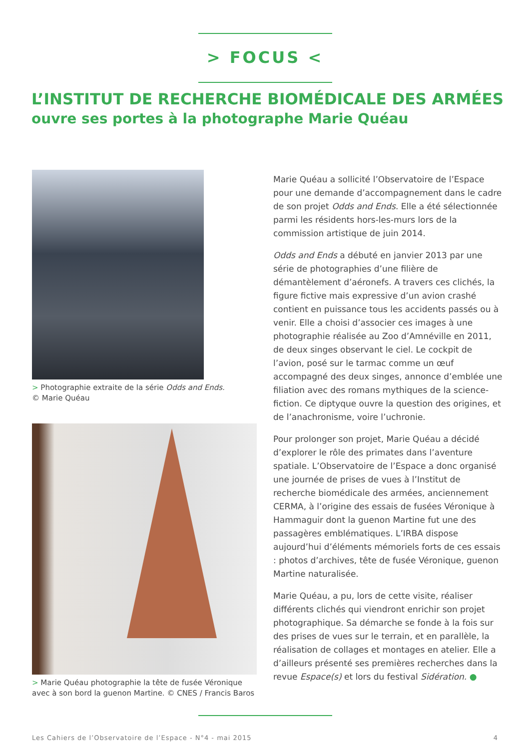> FOCUS <
L’INSTITUT DE RECHERCHE BIOMÉDICALE DES ARMÉES
ouvre ses portes à la photographe Marie Quéau
> Photographie extraite de la série Odds and Ends.
© Marie Quéau
> Marie Quéau photographie la tête de fusée Véronique avec à son bord la guenon Martine. © CNES / Francis Baros
Marie Quéau a sollicité l’Observatoire de l’Espace pour une demande d’accompagnement dans le cadre de son projet Odds and Ends. Elle a été sélectionnée parmi les résidents hors-les-murs lors de la commission artistique de juin 2014.
Odds and Ends a débuté en janvier 2013 par une série de photographies d’une filière de démantèlement d’aéronefs. A travers ces clichés, la figure fictive mais expressive d’un avion crashé contient en puissance tous les accidents passés ou à venir. Elle a choisi d’associer ces images à une photographie réalisée au Zoo d’Amnéville en 2011, de deux singes observant le ciel. Le cockpit de l’avion, posé sur le tarmac comme un œuf accompagné des deux singes, annonce d’emblée une filiation avec des romans mythiques de la science-fiction. Ce diptyque ouvre la question des origines, et de l’anachronisme, voire l’uchronie.
Pour prolonger son projet, Marie Quéau a décidé d’explorer le rôle des primates dans l’aventure spatiale. L’Observatoire de l’Espace a donc organisé une journée de prises de vues à l’Institut de recherche biomédicale des armées, anciennement CERMA, à l’origine des essais de fusées Véronique à Hammaguir dont la guenon Martine fut une des passagères emblématiques. L’IRBA dispose aujourd’hui d’éléments mémoriels forts de ces essais : photos d’archives, tête de fusée Véronique, guenon Martine naturalisée.
Marie Quéau, a pu, lors de cette visite, réaliser différents clichés qui viendront enrichir son projet photographique. Sa démarche se fonde à la fois sur des prises de vues sur le terrain, et en parallèle, la réalisation de collages et montages en atelier. Elle a d’ailleurs présenté ses premières recherches dans la revue Espace(s) et lors du festival Sidération. ●
Les Cahiers de l’Observatoire de l’Espace - N°4 - mai 2015 4